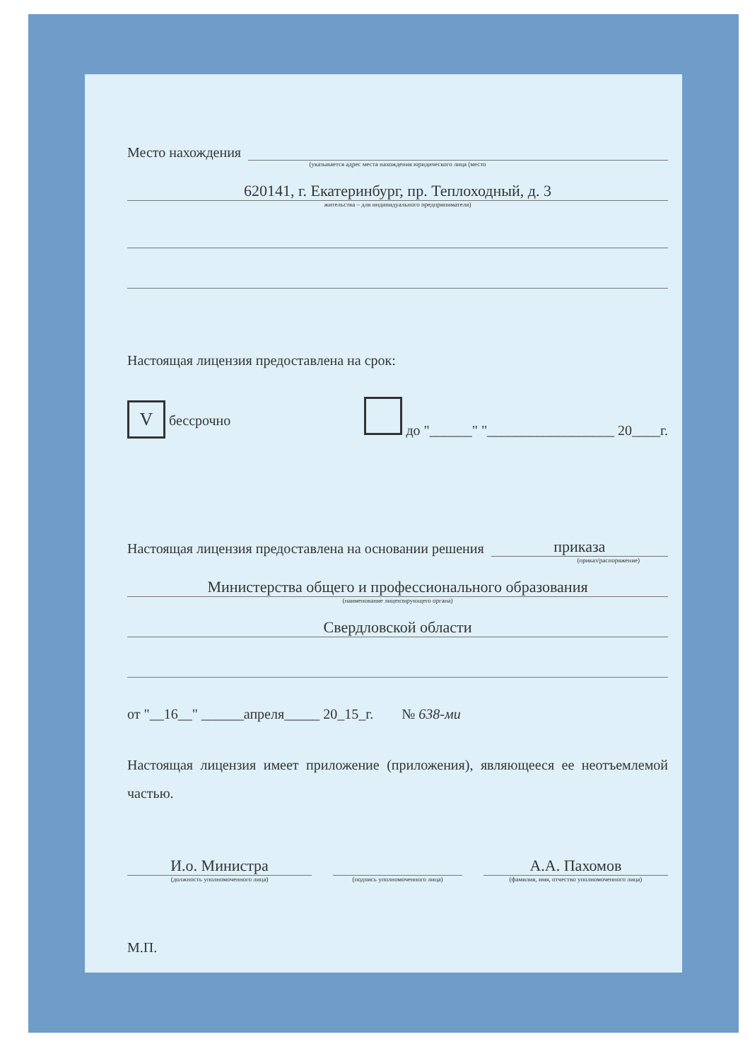Место нахождения
(указывается адрес места нахождения юридического лица (место
620141, г. Екатеринбург, пр. Теплоходный, д. 3
жительства – для индивидуального предпринимателя)
Настоящая лицензия предоставлена на срок:
V бессрочно до "______" "__________________ 20____г.
Настоящая лицензия предоставлена на основании решения
приказа
(приказ/распоряжение)
Министерства общего и профессионального образования
(наименование лицензирующего органа)
Свердловской области
от "__16__" ______апреля_____ 20_15_г. № 638-ми
Настоящая лицензия имеет приложение (приложения), являющееся ее неотъемлемой частью.
И.о. Министра
(должность уполномоченного лица)
(подпись уполномоченного лица)
А.А. Пахомов
(фамилия, имя, отчество уполномоченного лица)
М.П.